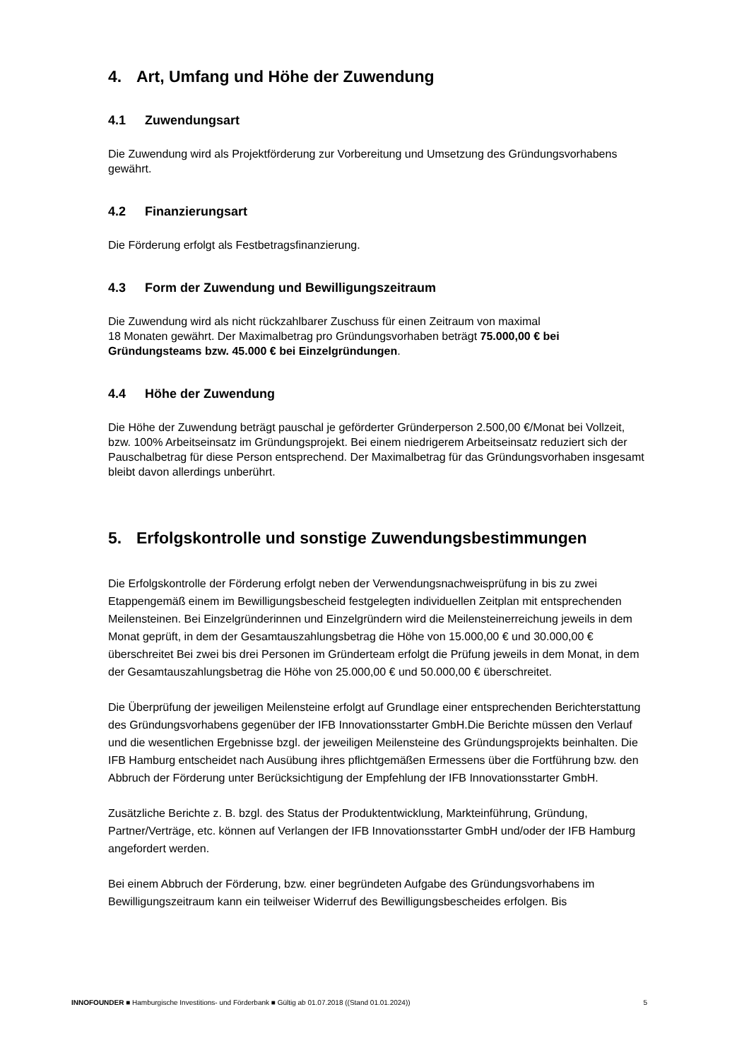4. Art, Umfang und Höhe der Zuwendung
4.1 Zuwendungsart
Die Zuwendung wird als Projektförderung zur Vorbereitung und Umsetzung des Gründungsvorhabens gewährt.
4.2 Finanzierungsart
Die Förderung erfolgt als Festbetragsfinanzierung.
4.3 Form der Zuwendung und Bewilligungszeitraum
Die Zuwendung wird als nicht rückzahlbarer Zuschuss für einen Zeitraum von maximal
18 Monaten gewährt. Der Maximalbetrag pro Gründungsvorhaben beträgt 75.000,00 € bei Gründungsteams bzw. 45.000 € bei Einzelgründungen.
4.4 Höhe der Zuwendung
Die Höhe der Zuwendung beträgt pauschal je geförderter Gründerperson 2.500,00 €/Monat bei Vollzeit, bzw. 100% Arbeitseinsatz im Gründungsprojekt. Bei einem niedrigerem Arbeitseinsatz reduziert sich der Pauschalbetrag für diese Person entsprechend. Der Maximalbetrag für das Gründungsvorhaben insgesamt bleibt davon allerdings unberührt.
5. Erfolgskontrolle und sonstige Zuwendungsbestimmungen
Die Erfolgskontrolle der Förderung erfolgt neben der Verwendungsnachweisprüfung in bis zu zwei Etappengemäß einem im Bewilligungsbescheid festgelegten individuellen Zeitplan mit entsprechenden Meilensteinen. Bei Einzelgründerinnen und Einzelgründern wird die Meilensteinerreichung jeweils in dem Monat geprüft, in dem der Gesamtauszahlungsbetrag die Höhe von 15.000,00 € und 30.000,00 € überschreitet Bei zwei bis drei Personen im Gründerteam erfolgt die Prüfung jeweils in dem Monat, in dem der Gesamtauszahlungsbetrag die Höhe von 25.000,00 € und 50.000,00 € überschreitet.
Die Überprüfung der jeweiligen Meilensteine erfolgt auf Grundlage einer entsprechenden Berichterstattung des Gründungsvorhabens gegenüber der IFB Innovationsstarter GmbH.Die Berichte müssen den Verlauf und die wesentlichen Ergebnisse bzgl. der jeweiligen Meilensteine des Gründungsprojekts beinhalten. Die IFB Hamburg entscheidet nach Ausübung ihres pflichtgemäßen Ermessens über die Fortführung bzw. den Abbruch der Förderung unter Berücksichtigung der Empfehlung der IFB Innovationsstarter GmbH.
Zusätzliche Berichte z. B. bzgl. des Status der Produktentwicklung, Markteinführung, Gründung, Partner/Verträge, etc. können auf Verlangen der IFB Innovationsstarter GmbH und/oder der IFB Hamburg angefordert werden.
Bei einem Abbruch der Förderung, bzw. einer begründeten Aufgabe des Gründungsvorhabens im Bewilligungszeitraum kann ein teilweiser Widerruf des Bewilligungsbescheides erfolgen. Bis
INNOFOUNDER ■ Hamburgische Investitions- und Förderbank ■ Gültig ab 01.07.2018 ((Stand 01.01.2024)) 5